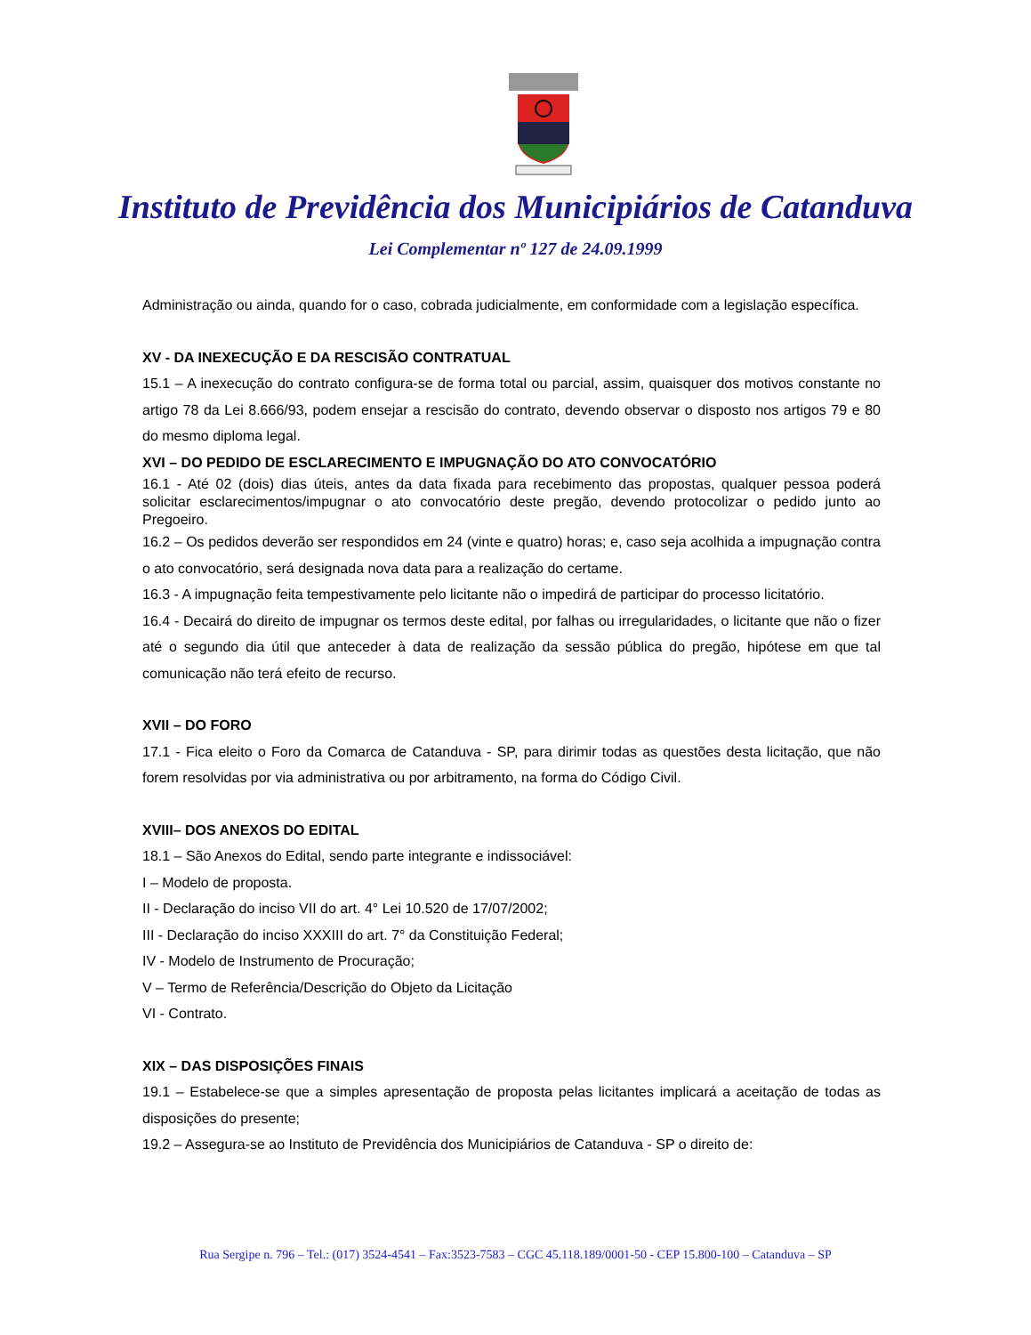Instituto de Previdência dos Municipiários de Catanduva
Lei Complementar nº 127 de 24.09.1999
Administração ou ainda, quando for o caso, cobrada judicialmente, em conformidade com a legislação específica.
XV - DA INEXECUÇÃO E DA RESCISÃO CONTRATUAL
15.1 – A inexecução do contrato configura-se de forma total ou parcial, assim, quaisquer dos motivos constante no artigo 78 da Lei 8.666/93, podem ensejar a rescisão do contrato, devendo observar o disposto nos artigos 79 e 80 do mesmo diploma legal.
XVI – DO PEDIDO DE ESCLARECIMENTO E IMPUGNAÇÃO DO ATO CONVOCATÓRIO
16.1 - Até 02 (dois) dias úteis, antes da data fixada para recebimento das propostas, qualquer pessoa poderá solicitar esclarecimentos/impugnar o ato convocatório deste pregão, devendo protocolizar o pedido junto ao Pregoeiro.
16.2 – Os pedidos deverão ser respondidos em 24 (vinte e quatro) horas; e, caso seja acolhida a impugnação contra o ato convocatório, será designada nova data para a realização do certame.
16.3 - A impugnação feita tempestivamente pelo licitante não o impedirá de participar do processo licitatório.
16.4 - Decairá do direito de impugnar os termos deste edital, por falhas ou irregularidades, o licitante que não o fizer até o segundo dia útil que anteceder à data de realização da sessão pública do pregão, hipótese em que tal comunicação não terá efeito de recurso.
XVII – DO FORO
17.1 - Fica eleito o Foro da Comarca de Catanduva - SP, para dirimir todas as questões desta licitação, que não forem resolvidas por via administrativa ou por arbitramento, na forma do Código Civil.
XVIII– DOS ANEXOS DO EDITAL
18.1 – São Anexos do Edital, sendo parte integrante e indissociável:
I – Modelo de proposta.
II - Declaração do inciso VII do art. 4° Lei 10.520 de 17/07/2002;
III - Declaração do inciso XXXIII do art. 7° da Constituição Federal;
IV - Modelo de Instrumento de Procuração;
V – Termo de Referência/Descrição do Objeto da Licitação
VI - Contrato.
XIX – DAS DISPOSIÇÕES FINAIS
19.1 – Estabelece-se que a simples apresentação de proposta pelas licitantes implicará a aceitação de todas as disposições do presente;
19.2 – Assegura-se ao Instituto de Previdência dos Municipiários de Catanduva - SP o direito de:
Rua Sergipe n. 796 – Tel.: (017) 3524-4541 – Fax:3523-7583 – CGC 45.118.189/0001-50 - CEP 15.800-100 – Catanduva – SP